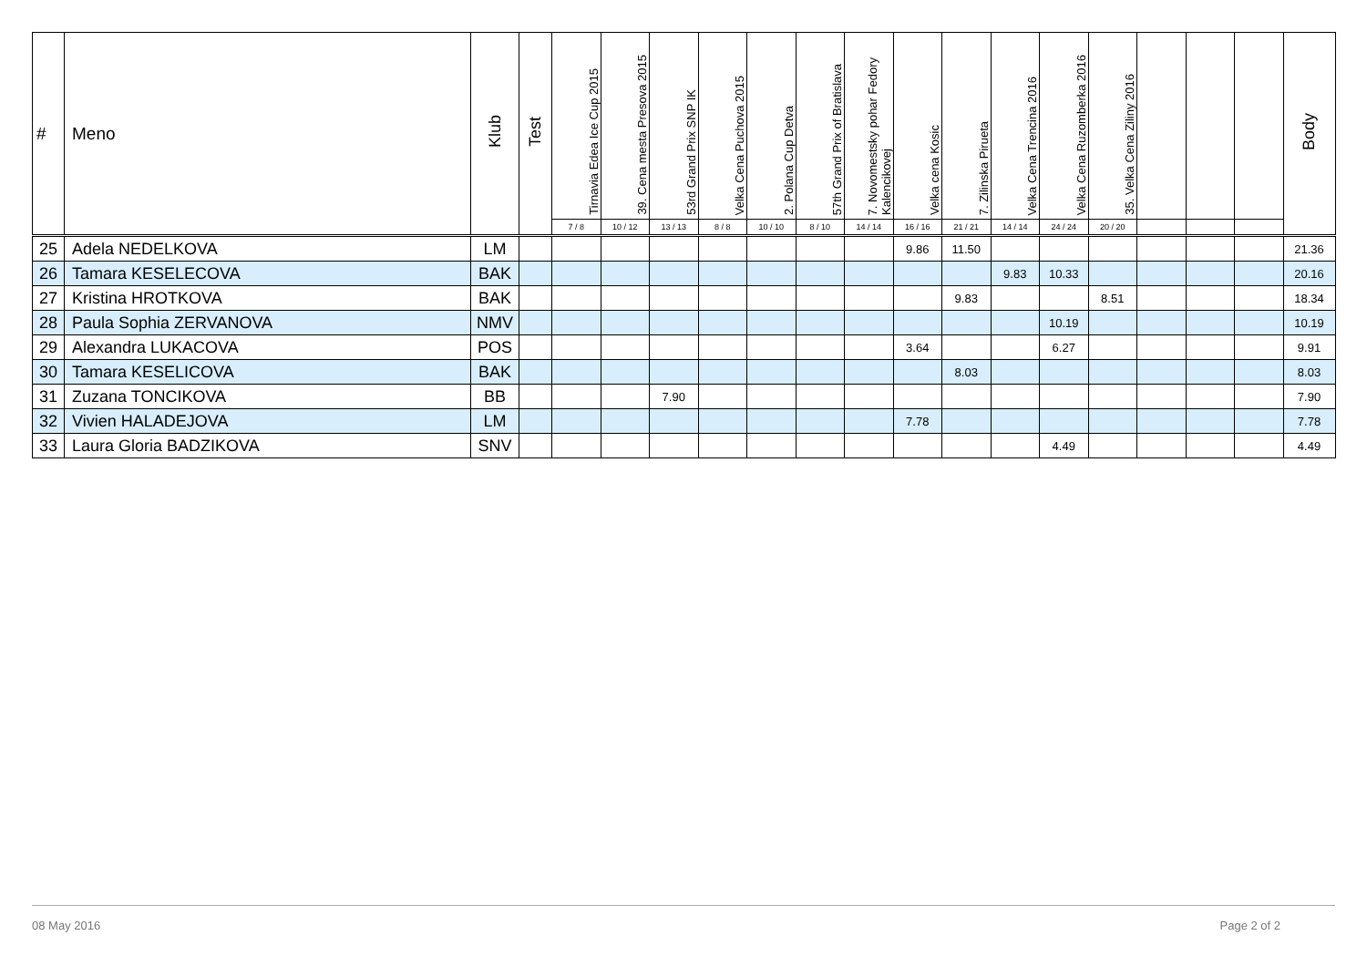| # | Meno | Klub | Test | Tirnavia Edea Ice Cup 2015 | 39. Cena mesta Presova 2015 | 53rd Grand Prix SNP IK | Velka Cena Puchova 2015 | 2. Polana Cup Detva | 57th Grand Prix of Bratislava | 7. Novomestsky pohar Fedory Kalencikovej | Velka cena Kosic | 7. Zilinska Pirueta | Velka Cena Trencina 2016 | Velka Cena Ruzomberka 2016 | 35. Velka Cena Ziliny 2016 | | | | Body |
| --- | --- | --- | --- | --- | --- | --- | --- | --- | --- | --- | --- | --- | --- | --- | --- | --- | --- | --- | --- |
| | | | | 7 / 8 | 10 / 12 | 13 / 13 | 8 / 8 | 10 / 10 | 8 / 10 | 14 / 14 | 16 / 16 | 21 / 21 | 14 / 14 | 24 / 24 | 20 / 20 | | | | |
| 25 | Adela NEDELKOVA | LM | | | | | | | | | 9.86 | 11.50 | | | | | | | 21.36 |
| 26 | Tamara KESELECOVA | BAK | | | | | | | | | | | 9.83 | 10.33 | | | | | 20.16 |
| 27 | Kristina HROTKOVA | BAK | | | | | | | | | | 9.83 | | | 8.51 | | | | 18.34 |
| 28 | Paula Sophia ZERVANOVA | NMV | | | | | | | | | | | | 10.19 | | | | | 10.19 |
| 29 | Alexandra LUKACOVA | POS | | | | | | | | | 3.64 | | | 6.27 | | | | | 9.91 |
| 30 | Tamara KESELICOVA | BAK | | | | | | | | | | 8.03 | | | | | | | 8.03 |
| 31 | Zuzana TONCIKOVA | BB | | | | 7.90 | | | | | | | | | | | | | 7.90 |
| 32 | Vivien HALADEJOVA | LM | | | | | | | | | 7.78 | | | | | | | | 7.78 |
| 33 | Laura Gloria BADZIKOVA | SNV | | | | | | | | | | | | 4.49 | | | | | 4.49 |
08 May 2016 Page 2 of 2